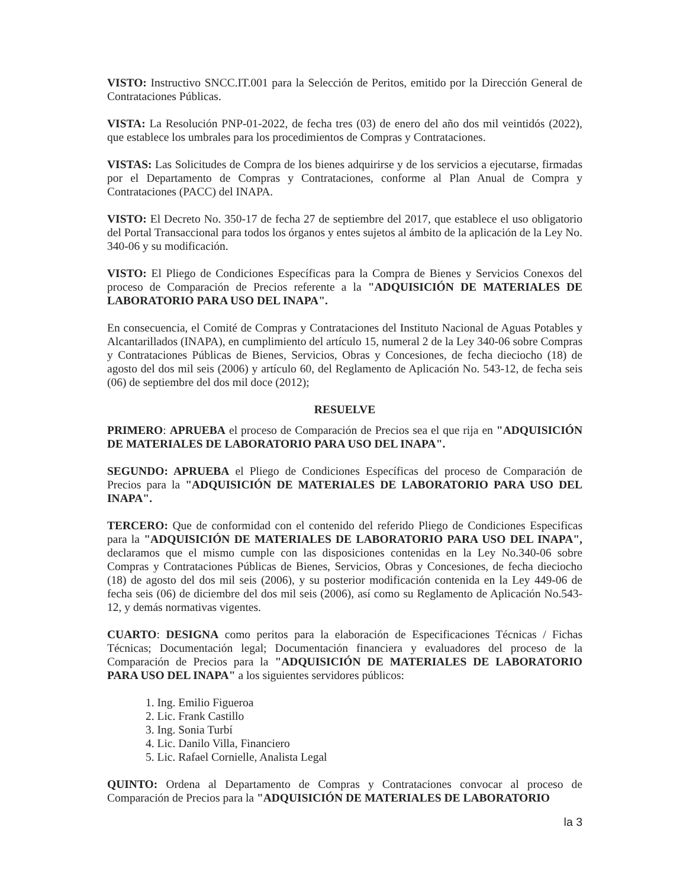VISTO: Instructivo SNCC.IT.001 para la Selección de Peritos, emitido por la Dirección General de Contrataciones Públicas.
VISTA: La Resolución PNP-01-2022, de fecha tres (03) de enero del año dos mil veintidós (2022), que establece los umbrales para los procedimientos de Compras y Contrataciones.
VISTAS: Las Solicitudes de Compra de los bienes adquirirse y de los servicios a ejecutarse, firmadas por el Departamento de Compras y Contrataciones, conforme al Plan Anual de Compra y Contrataciones (PACC) del INAPA.
VISTO: El Decreto No. 350-17 de fecha 27 de septiembre del 2017, que establece el uso obligatorio del Portal Transaccional para todos los órganos y entes sujetos al ámbito de la aplicación de la Ley No. 340-06 y su modificación.
VISTO: El Pliego de Condiciones Específicas para la Compra de Bienes y Servicios Conexos del proceso de Comparación de Precios referente a la "ADQUISICIÓN DE MATERIALES DE LABORATORIO PARA USO DEL INAPA".
En consecuencia, el Comité de Compras y Contrataciones del Instituto Nacional de Aguas Potables y Alcantarillados (INAPA), en cumplimiento del artículo 15, numeral 2 de la Ley 340-06 sobre Compras y Contrataciones Públicas de Bienes, Servicios, Obras y Concesiones, de fecha dieciocho (18) de agosto del dos mil seis (2006) y artículo 60, del Reglamento de Aplicación No. 543-12, de fecha seis (06) de septiembre del dos mil doce (2012);
RESUELVE
PRIMERO: APRUEBA el proceso de Comparación de Precios sea el que rija en "ADQUISICIÓN DE MATERIALES DE LABORATORIO PARA USO DEL INAPA".
SEGUNDO: APRUEBA el Pliego de Condiciones Específicas del proceso de Comparación de Precios para la "ADQUISICIÓN DE MATERIALES DE LABORATORIO PARA USO DEL INAPA".
TERCERO: Que de conformidad con el contenido del referido Pliego de Condiciones Especificas para la "ADQUISICIÓN DE MATERIALES DE LABORATORIO PARA USO DEL INAPA", declaramos que el mismo cumple con las disposiciones contenidas en la Ley No.340-06 sobre Compras y Contrataciones Públicas de Bienes, Servicios, Obras y Concesiones, de fecha dieciocho (18) de agosto del dos mil seis (2006), y su posterior modificación contenida en la Ley 449-06 de fecha seis (06) de diciembre del dos mil seis (2006), así como su Reglamento de Aplicación No.543-12, y demás normativas vigentes.
CUARTO: DESIGNA como peritos para la elaboración de Especificaciones Técnicas / Fichas Técnicas; Documentación legal; Documentación financiera y evaluadores del proceso de la Comparación de Precios para la "ADQUISICIÓN DE MATERIALES DE LABORATORIO PARA USO DEL INAPA" a los siguientes servidores públicos:
1. Ing. Emilio Figueroa
2. Lic. Frank Castillo
3. Ing. Sonia Turbí
4. Lic. Danilo Villa, Financiero
5. Lic. Rafael Cornielle, Analista Legal
QUINTO: Ordena al Departamento de Compras y Contrataciones convocar al proceso de Comparación de Precios para la "ADQUISICIÓN DE MATERIALES DE LABORATORIO
la 3